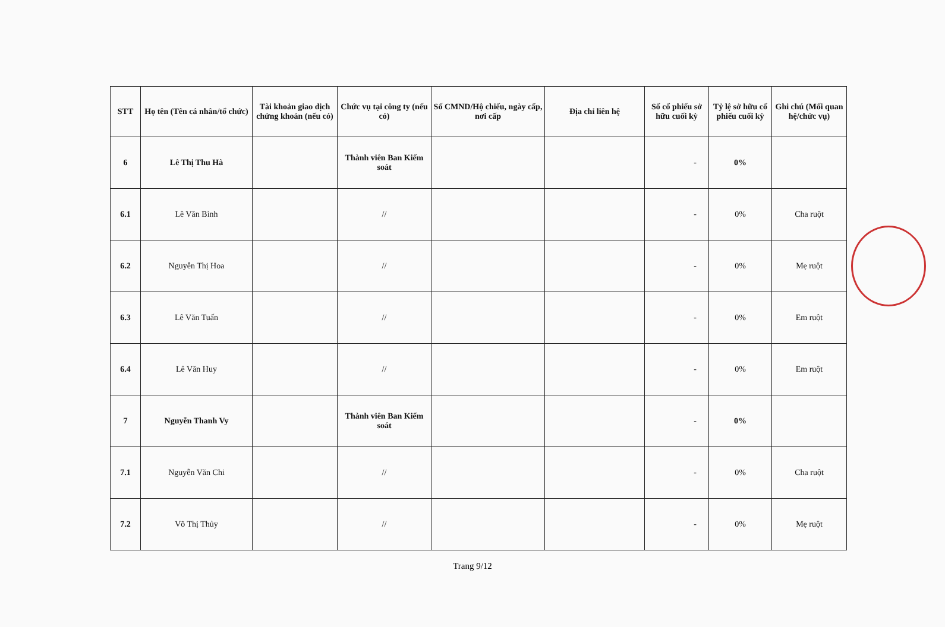| STT | Họ tên (Tên cá nhân/tổ chức) | Tài khoản giao dịch chứng khoán (nếu có) | Chức vụ tại công ty (nếu có) | Số CMND/Hộ chiếu, ngày cấp, nơi cấp | Địa chỉ liên hệ | Số cổ phiếu sở hữu cuối kỳ | Tỷ lệ sở hữu cổ phiếu cuối kỳ | Ghi chú (Mối quan hệ/chức vụ) |
| --- | --- | --- | --- | --- | --- | --- | --- | --- |
| 6 | Lê Thị Thu Hà | | Thành viên Ban Kiểm soát | | | - | 0% | |
| 6.1 | Lê Văn Bình | | // | | | - | 0% | Cha ruột |
| 6.2 | Nguyễn Thị Hoa | | // | | | - | 0% | Mẹ ruột |
| 6.3 | Lê Văn Tuấn | | // | | | - | 0% | Em ruột |
| 6.4 | Lê Văn Huy | | // | | | - | 0% | Em ruột |
| 7 | Nguyễn Thanh Vy | | Thành viên Ban Kiểm soát | | | - | 0% | |
| 7.1 | Nguyễn Văn Chi | | // | | | - | 0% | Cha ruột |
| 7.2 | Võ Thị Thủy | | // | | | - | 0% | Mẹ ruột |
Trang 9/12